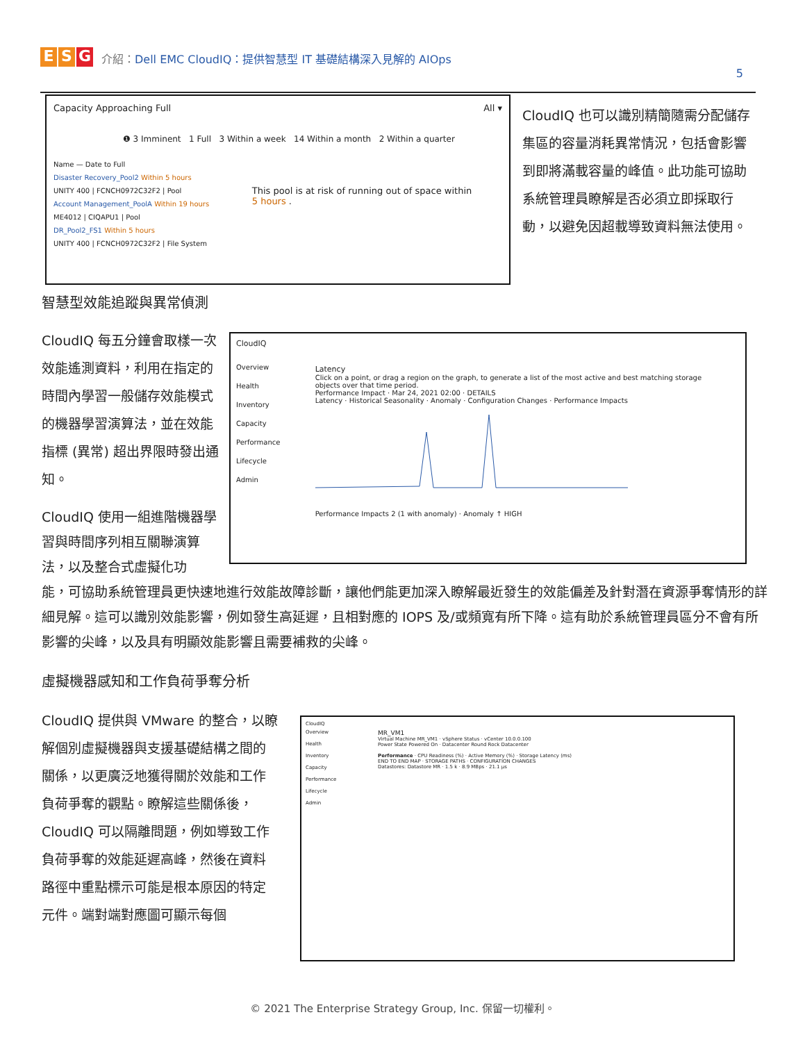E S G
介紹：Dell EMC CloudIQ：提供智慧型 IT 基礎結構深入見解的 AIOps
5
Capacity Approaching Full All ▾
❶ 3 Imminent 1 Full 3 Within a week 14 Within a month 2 Within a quarter
Name — Date to Full
Disaster Recovery_Pool2 Within 5 hours
UNITY 400 | FCNCH0972C32F2 | Pool
Account Management_PoolA Within 19 hours
ME4012 | CIQAPU1 | Pool
DR_Pool2_FS1 Within 5 hours
UNITY 400 | FCNCH0972C32F2 | File System
This pool is at risk of running out of space within 5 hours .
CloudIQ 也可以識別精簡隨需分配儲存集區的容量消耗異常情況，包括會影響到即將滿載容量的峰值。此功能可協助系統管理員瞭解是否必須立即採取行動，以避免因超載導致資料無法使用。
智慧型效能追蹤與異常偵測
CloudIQ 每五分鐘會取樣一次效能遙測資料，利用在指定的時間內學習一般儲存效能模式的機器學習演算法，並在效能指標 (異常) 超出界限時發出通知。
CloudIQ 使用一組進階機器學習與時間序列相互關聯演算法，以及整合式虛擬化功
CloudIQ
Overview
Health
Inventory
Capacity
Performance
Lifecycle
Admin
Latency
Click on a point, or drag a region on the graph, to generate a list of the most active and best matching storage objects over that time period.
Performance Impact · Mar 24, 2021 02:00 · DETAILS
Latency · Historical Seasonality · Anomaly · Configuration Changes · Performance Impacts
Performance Impacts 2 (1 with anomaly) · Anomaly ↑ HIGH
能，可協助系統管理員更快速地進行效能故障診斷，讓他們能更加深入瞭解最近發生的效能偏差及針對潛在資源爭奪情形的詳細見解。這可以識別效能影響，例如發生高延遲，且相對應的 IOPS 及/或頻寬有所下降。這有助於系統管理員區分不會有所影響的尖峰，以及具有明顯效能影響且需要補救的尖峰。
虛擬機器感知和工作負荷爭奪分析
CloudIQ 提供與 VMware 的整合，以瞭解個別虛擬機器與支援基礎結構之間的關係，以更廣泛地獲得關於效能和工作負荷爭奪的觀點。瞭解這些關係後，CloudIQ 可以隔離問題，例如導致工作負荷爭奪的效能延遲高峰，然後在資料路徑中重點標示可能是根本原因的特定元件。端對端對應圖可顯示每個
CloudIQ
Overview
Health
Inventory
Capacity
Performance
Lifecycle
Admin
MR_VM1
Virtual Machine MR_VM1 · vSphere Status · vCenter 10.0.0.100
Power State Powered On · Datacenter Round Rock Datacenter
Performance · CPU Readiness (%) · Active Memory (%) · Storage Latency (ms)
END TO END MAP · STORAGE PATHS · CONFIGURATION CHANGES
Datastores: Datastore MR · 1.5 k · 8.9 MBps · 21.1 µs
© 2021 The Enterprise Strategy Group, Inc. 保留一切權利。